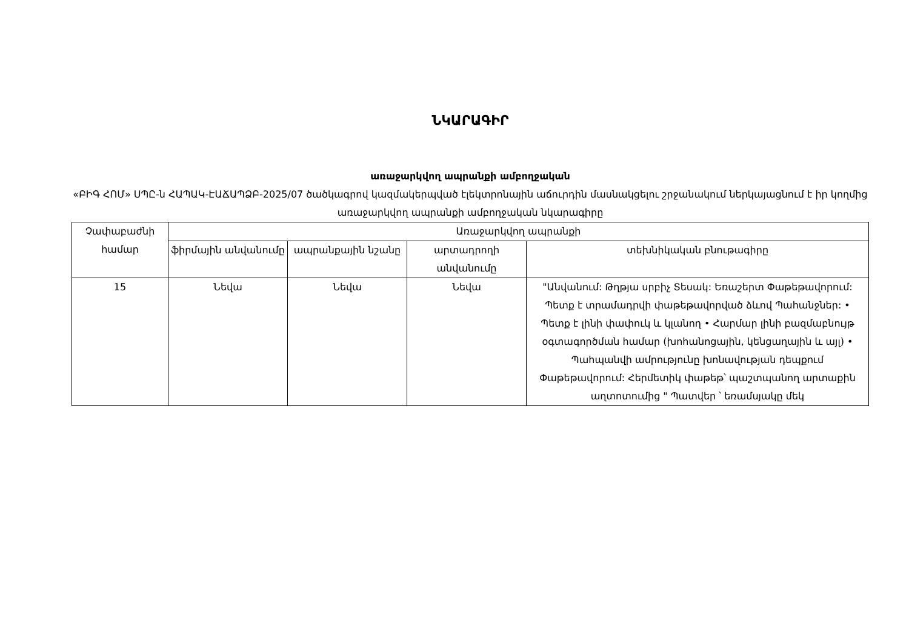ՆԿԱՐԱԳԻՐ
առաջարկվող ապրանքի ամբողջական
«ԲԻԳ ՀՈՄ» ՍՊԸ-ն ՀԱՊԱԿ-ԷԱՃԱՊՁԲ-2025/07 ծածկագրով կազմակերպված էլեկտրոնային աճուրդին մասնակցելու շրջանակում ներկայացնում է իր կողմից առաջարկվող ապրանքի ամբողջական նկարագիրը
| Չափաբաժնի համար | Առաջարկվող ապրանքի | | | |
| --- | --- | --- | --- | --- |
| | ֆիրմային անվանումը | ապրանքային նշանը | արտադրողի անվանումը | տեխնիկական բնութագիրը |
| 15 | Նեվա | Նեվա | Նեվա | "Անվանում: Թղթյա սրբիչ Տեսակ: Եռաշերտ Փաթեթավորում: Պետք է տրամադրվի փաթեթավորված ձևով Պահանջներ: • Պետք է լինի փափուկ և կլանող • Հարմար լինի բազմաբնույթ օգտագործման համար (խոհանոցային, կենցաղային և այլ) • Պահպանվի ամրությունը խոնավության դեպքում Փաթեթավորում: Հերմետիկ փաթեթ՝ պաշտպանող արտաքին աղտոտումից " Պատվեր ՝ եռամսյակը մեկ |